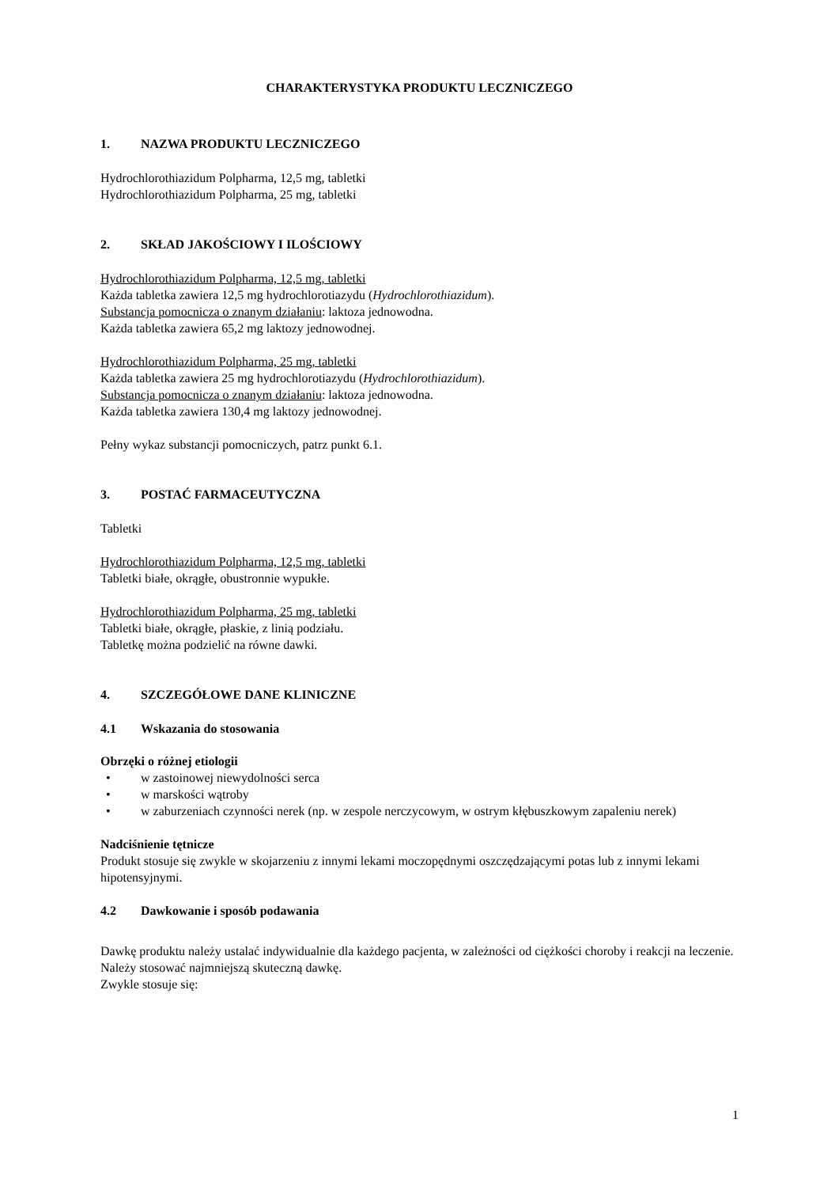CHARAKTERYSTYKA PRODUKTU LECZNICZEGO
1. NAZWA PRODUKTU LECZNICZEGO
Hydrochlorothiazidum Polpharma, 12,5 mg, tabletki
Hydrochlorothiazidum Polpharma, 25 mg, tabletki
2. SKŁAD JAKOŚCIOWY I ILOŚCIOWY
Hydrochlorothiazidum Polpharma, 12,5 mg, tabletki
Każda tabletka zawiera 12,5 mg hydrochlorotiazydu (Hydrochlorothiazidum).
Substancja pomocnicza o znanym działaniu: laktoza jednowodna.
Każda tabletka zawiera 65,2 mg laktozy jednowodnej.
Hydrochlorothiazidum Polpharma, 25 mg, tabletki
Każda tabletka zawiera 25 mg hydrochlorotiazydu (Hydrochlorothiazidum).
Substancja pomocnicza o znanym działaniu: laktoza jednowodna.
Każda tabletka zawiera 130,4 mg laktozy jednowodnej.
Pełny wykaz substancji pomocniczych, patrz punkt 6.1.
3. POSTAĆ FARMACEUTYCZNA
Tabletki
Hydrochlorothiazidum Polpharma, 12,5 mg, tabletki
Tabletki białe, okrągłe, obustronnie wypukłe.
Hydrochlorothiazidum Polpharma, 25 mg, tabletki
Tabletki białe, okrągłe, płaskie, z linią podziału.
Tabletkę można podzielić na równe dawki.
4. SZCZEGÓŁOWE DANE KLINICZNE
4.1 Wskazania do stosowania
Obrzęki o różnej etiologii
• w zastoinowej niewydolności serca
• w marskości wątroby
• w zaburzeniach czynności nerek (np. w zespole nerczycowym, w ostrym kłębuszkowym zapaleniu nerek)
Nadciśnienie tętnicze
Produkt stosuje się zwykle w skojarzeniu z innymi lekami moczopędnymi oszczędzającymi potas lub z innymi lekami hipotensyjnymi.
4.2 Dawkowanie i sposób podawania
Dawkę produktu należy ustalać indywidualnie dla każdego pacjenta, w zależności od ciężkości choroby i reakcji na leczenie. Należy stosować najmniejszą skuteczną dawkę.
Zwykle stosuje się:
1